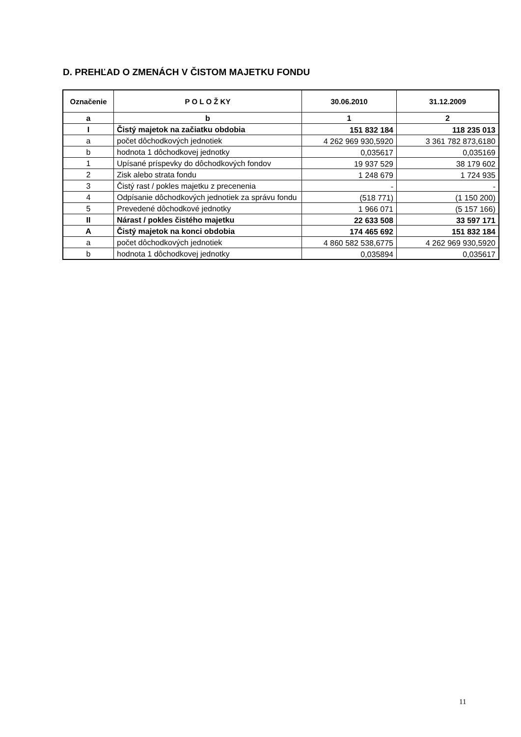D. PREHĽAD O ZMENÁCH V ČISTOM MAJETKU FONDU
| Označenie | P O L O Ž KY | 30.06.2010 | 31.12.2009 |
| --- | --- | --- | --- |
| a | b | 1 | 2 |
| I | Čistý majetok na začiatku obdobia | 151 832 184 | 118 235 013 |
| a | počet dôchodkových jednotiek | 4 262 969 930,5920 | 3 361 782 873,6180 |
| b | hodnota 1 dôchodkovej jednotky | 0,035617 | 0,035169 |
| 1 | Upísané príspevky do dôchodkových fondov | 19 937 529 | 38 179 602 |
| 2 | Zisk alebo strata fondu | 1 248 679 | 1 724 935 |
| 3 | Čistý rast / pokles majetku z precenenia | - | - |
| 4 | Odpísanie dôchodkových jednotiek za správu fondu | (518 771) | (1 150 200) |
| 5 | Prevedené dôchodkové jednotky | 1 966 071 | (5 157 166) |
| II | Nárast / pokles čistého majetku | 22 633 508 | 33 597 171 |
| A | Čistý majetok na konci obdobia | 174 465 692 | 151 832 184 |
| a | počet dôchodkových jednotiek | 4 860 582 538,6775 | 4 262 969 930,5920 |
| b | hodnota 1 dôchodkovej jednotky | 0,035894 | 0,035617 |
11